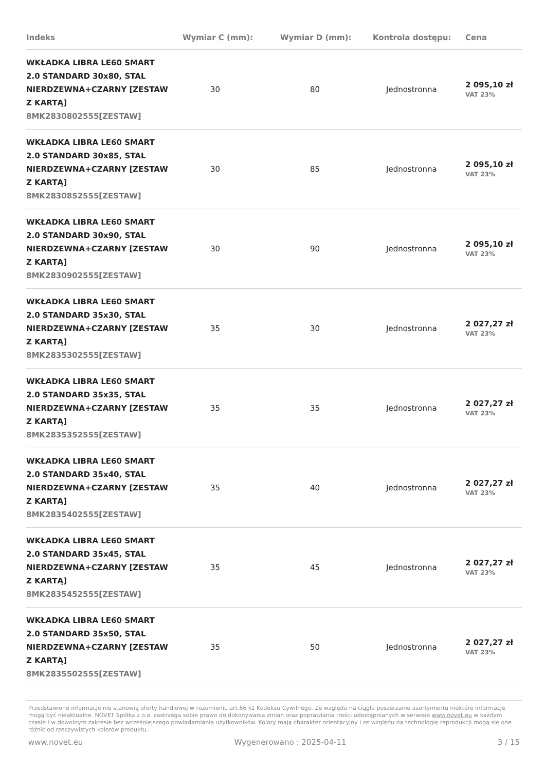| Indeks | Wymiar C (mm): | Wymiar D (mm): | Kontrola dostępu: | Cena |
| --- | --- | --- | --- | --- |
| WKŁADKA LIBRA LE60 SMART 2.0 STANDARD 30x80, STAL NIERDZEWNA+CZARNY [ZESTAW Z KARTĄ] 8MK2830802555[ZESTAW] | 30 | 80 | Jednostronna | 2 095,10 zł VAT 23% |
| WKŁADKA LIBRA LE60 SMART 2.0 STANDARD 30x85, STAL NIERDZEWNA+CZARNY [ZESTAW Z KARTĄ] 8MK2830852555[ZESTAW] | 30 | 85 | Jednostronna | 2 095,10 zł VAT 23% |
| WKŁADKA LIBRA LE60 SMART 2.0 STANDARD 30x90, STAL NIERDZEWNA+CZARNY [ZESTAW Z KARTĄ] 8MK2830902555[ZESTAW] | 30 | 90 | Jednostronna | 2 095,10 zł VAT 23% |
| WKŁADKA LIBRA LE60 SMART 2.0 STANDARD 35x30, STAL NIERDZEWNA+CZARNY [ZESTAW Z KARTĄ] 8MK2835302555[ZESTAW] | 35 | 30 | Jednostronna | 2 027,27 zł VAT 23% |
| WKŁADKA LIBRA LE60 SMART 2.0 STANDARD 35x35, STAL NIERDZEWNA+CZARNY [ZESTAW Z KARTĄ] 8MK2835352555[ZESTAW] | 35 | 35 | Jednostronna | 2 027,27 zł VAT 23% |
| WKŁADKA LIBRA LE60 SMART 2.0 STANDARD 35x40, STAL NIERDZEWNA+CZARNY [ZESTAW Z KARTĄ] 8MK2835402555[ZESTAW] | 35 | 40 | Jednostronna | 2 027,27 zł VAT 23% |
| WKŁADKA LIBRA LE60 SMART 2.0 STANDARD 35x45, STAL NIERDZEWNA+CZARNY [ZESTAW Z KARTĄ] 8MK2835452555[ZESTAW] | 35 | 45 | Jednostronna | 2 027,27 zł VAT 23% |
| WKŁADKA LIBRA LE60 SMART 2.0 STANDARD 35x50, STAL NIERDZEWNA+CZARNY [ZESTAW Z KARTĄ] 8MK2835502555[ZESTAW] | 35 | 50 | Jednostronna | 2 027,27 zł VAT 23% |
Przedstawione informacje nie stanowią oferty handlowej w rozumieniu art.66 §1 Kodeksu Cywilnego. Ze względu na ciągłe poszerzanie asortymentu niektóre informacje mogą być nieaktualne. NOVET Spółka z o.o. zastrzega sobie prawo do dokonywania zmian oraz poprawiania treści udostępnianych w serwisie www.novet.eu w każdym czasie i w dowolnym zakresie bez wcześniejszego powiadamiania użytkowników. Kolory mają charakter orientacyjny i ze względu na technologię reprodukcji mogą się one różnić od rzeczywistych kolorów produktu.
www.novet.eu Wygenerowano : 2025-04-11 3 / 15